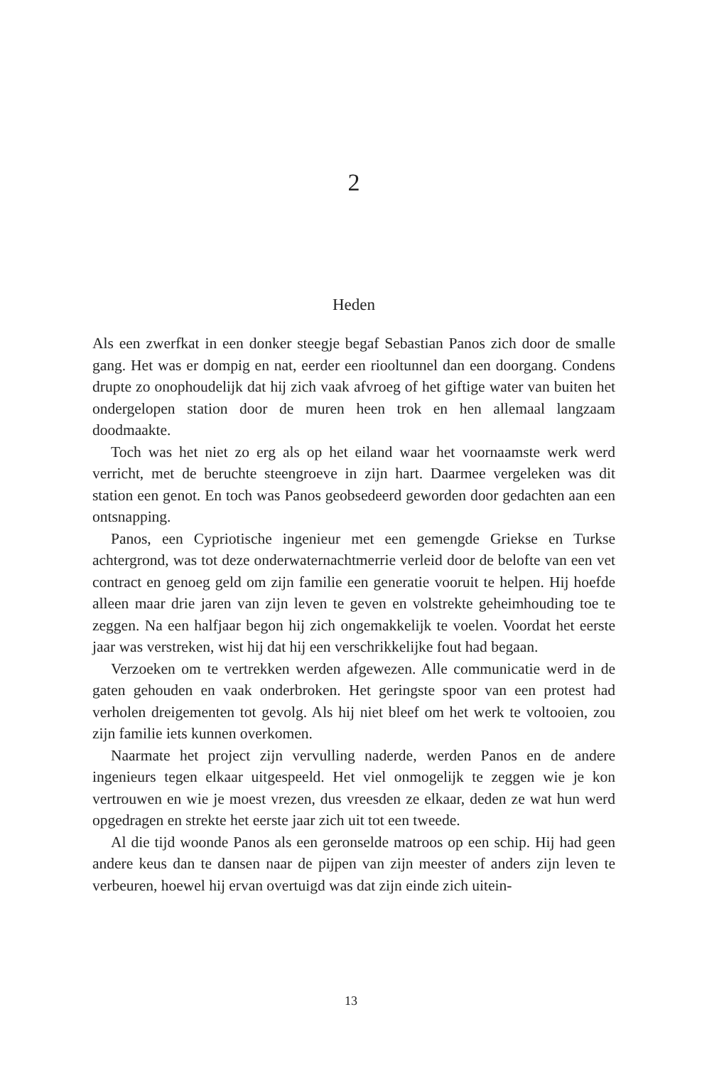2
Heden
Als een zwerfkat in een donker steegje begaf Sebastian Panos zich door de smalle gang. Het was er dompig en nat, eerder een riooltunnel dan een doorgang. Condens drupte zo onophoudelijk dat hij zich vaak afvroeg of het giftige water van buiten het ondergelopen station door de muren heen trok en hen allemaal langzaam doodmaakte.
Toch was het niet zo erg als op het eiland waar het voornaamste werk werd verricht, met de beruchte steengroeve in zijn hart. Daarmee vergeleken was dit station een genot. En toch was Panos geobsedeerd geworden door gedachten aan een ontsnapping.
Panos, een Cypriotische ingenieur met een gemengde Griekse en Turkse achtergrond, was tot deze onderwaternachtmerrie verleid door de belofte van een vet contract en genoeg geld om zijn familie een generatie vooruit te helpen. Hij hoefde alleen maar drie jaren van zijn leven te geven en volstrekte geheimhouding toe te zeggen. Na een halfjaar begon hij zich ongemakkelijk te voelen. Voordat het eerste jaar was verstreken, wist hij dat hij een verschrikkelijke fout had begaan.
Verzoeken om te vertrekken werden afgewezen. Alle communicatie werd in de gaten gehouden en vaak onderbroken. Het geringste spoor van een protest had verholen dreigementen tot gevolg. Als hij niet bleef om het werk te voltooien, zou zijn familie iets kunnen overkomen.
Naarmate het project zijn vervulling naderde, werden Panos en de andere ingenieurs tegen elkaar uitgespeeld. Het viel onmogelijk te zeggen wie je kon vertrouwen en wie je moest vrezen, dus vreesden ze elkaar, deden ze wat hun werd opgedragen en strekte het eerste jaar zich uit tot een tweede.
Al die tijd woonde Panos als een geronselde matroos op een schip. Hij had geen andere keus dan te dansen naar de pijpen van zijn meester of anders zijn leven te verbeuren, hoewel hij ervan overtuigd was dat zijn einde zich uitein-
13